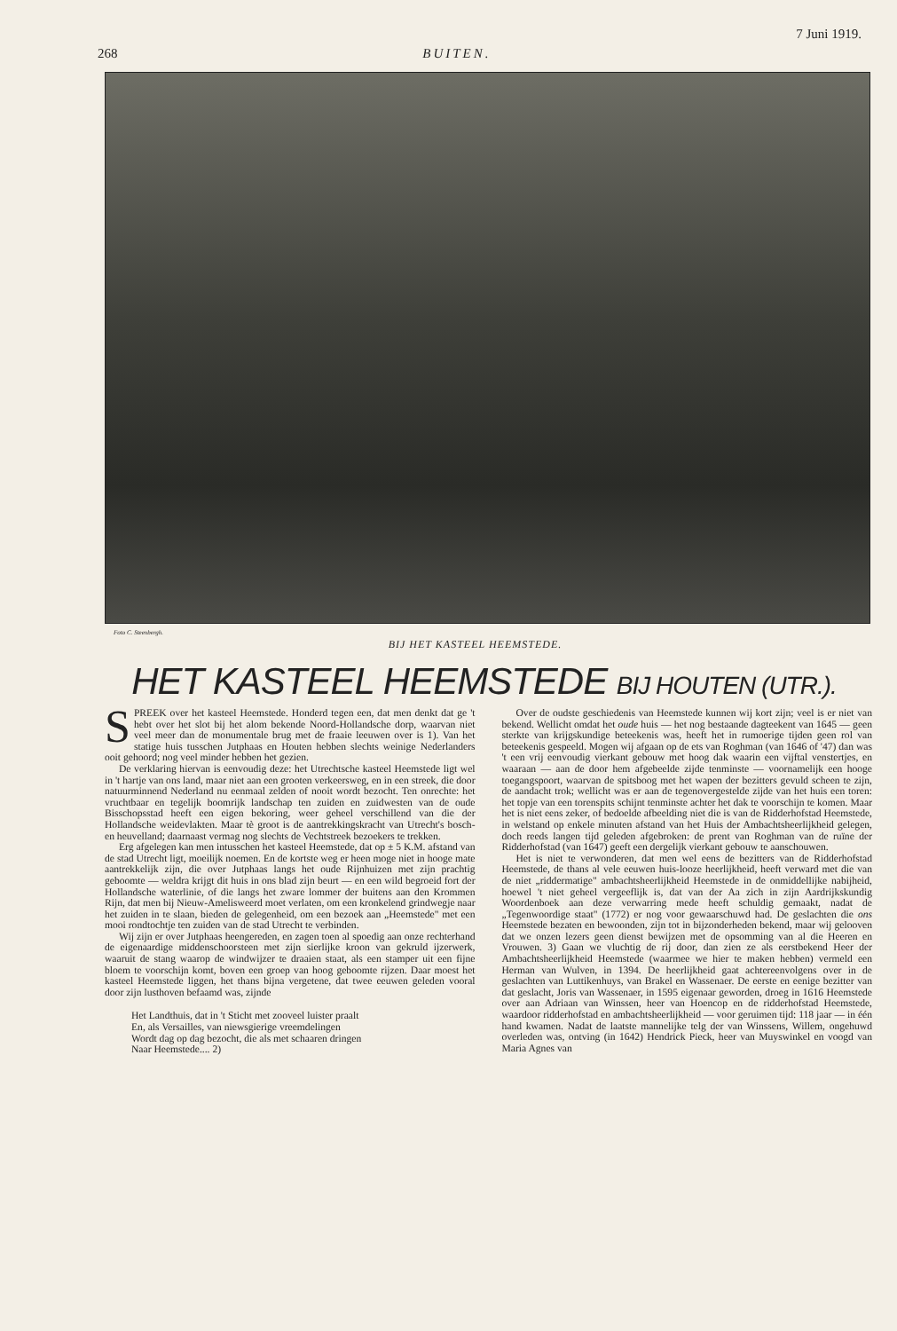268 BUITEN. 7 Juni 1919.
Foto C. Steenbergh.
BIJ HET KASTEEL HEEMSTEDE.
HET KASTEEL HEEMSTEDE BIJ HOUTEN (UTR.).
SPREEK over het kasteel Heemstede. Honderd tegen een, dat men denkt dat ge 't hebt over het slot bij het alom bekende Noord-Hollandsche dorp, waarvan niet veel meer dan de monumentale brug met de fraaie leeuwen over is 1). Van het statige huis tusschen Jutphaas en Houten hebben slechts weinige Nederlanders ooit gehoord; nog veel minder hebben het gezien.
De verklaring hiervan is eenvoudig deze: het Utrechtsche kasteel Heemstede ligt wel in 't hartje van ons land, maar niet aan een grooten verkeersweg, en in een streek, die door natuurminnend Nederland nu eenmaal zelden of nooit wordt bezocht. Ten onrechte: het vruchtbaar en tegelijk boomrijk landschap ten zuiden en zuidwesten van de oude Bisschopsstad heeft een eigen bekoring, weer geheel verschillend van die der Hollandsche weidevlakten. Maar tè groot is de aantrekkingskracht van Utrecht's bosch- en heuvelland; daarnaast vermag nog slechts de Vechtstreek bezoekers te trekken.
Erg afgelegen kan men intusschen het kasteel Heemstede, dat op ± 5 K.M. afstand van de stad Utrecht ligt, moeilijk noemen. En de kortste weg er heen moge niet in hooge mate aantrekkelijk zijn, die over Jutphaas langs het oude Rijnhuizen met zijn prachtig geboomte — weldra krijgt dit huis in ons blad zijn beurt — en een wild begroeid fort der Hollandsche waterlinie, of die langs het zware lommer der buitens aan den Krommen Rijn, dat men bij Nieuw-Amelisweerd moet verlaten, om een kronkelend grindwegje naar het zuiden in te slaan, bieden de gelegenheid, om een bezoek aan „Heemstede" met een mooi rondtochtje ten zuiden van de stad Utrecht te verbinden.
Wij zijn er over Jutphaas heengereden, en zagen toen al spoedig aan onze rechterhand de eigenaardige middenschoorsteen met zijn sierlijke kroon van gekruld ijzerwerk, waaruit de stang waarop de windwijzer te draaien staat, als een stamper uit een fijne bloem te voorschijn komt, boven een groep van hoog geboomte rijzen. Daar moest het kasteel Heemstede liggen, het thans bijna vergetene, dat twee eeuwen geleden vooral door zijn lusthoven befaamd was, zijnde
Het Landthuis, dat in 't Sticht met zooveel luister praalt
En, als Versailles, van niewsgierige vreemdelingen
Wordt dag op dag bezocht, die als met schaaren dringen
Naar Heemstede.... 2)
Over de oudste geschiedenis van Heemstede kunnen wij kort zijn; veel is er niet van bekend. Wellicht omdat het oude huis — het nog bestaande dagteekent van 1645 — geen sterkte van krijgskundige beteekenis was, heeft het in rumoerige tijden geen rol van beteekenis gespeeld. Mogen wij afgaan op de ets van Roghman (van 1646 of '47) dan was 't een vrij eenvoudig vierkant gebouw met hoog dak waarin een vijftal venstertjes, en waaraan — aan de door hem afgebeelde zijde tenminste — voornamelijk een hooge toegangspoort, waarvan de spitsboog met het wapen der bezitters gevuld scheen te zijn, de aandacht trok; wellicht was er aan de tegenovergestelde zijde van het huis een toren: het topje van een torenspits schijnt tenminste achter het dak te voorschijn te komen. Maar het is niet eens zeker, of bedoelde afbeelding niet die is van de Ridderhofstad Heemstede, in welstand op enkele minuten afstand van het Huis der Ambachtsheerlijkheid gelegen, doch reeds langen tijd geleden afgebroken: de prent van Roghman van de ruïne der Ridderhofstad (van 1647) geeft een dergelijk vierkant gebouw te aanschouwen.
Het is niet te verwonderen, dat men wel eens de bezitters van de Ridderhofstad Heemstede, de thans al vele eeuwen huis-looze heerlijkheid, heeft verward met die van de niet „riddermatige" ambachtsheerlijkheid Heemstede in de onmiddellijke nabijheid, hoewel 't niet geheel vergeeflijk is, dat van der Aa zich in zijn Aardrijkskundig Woordenboek aan deze verwarring mede heeft schuldig gemaakt, nadat de „Tegenwoordige staat" (1772) er nog voor gewaarschuwd had. De geslachten die ons Heemstede bezaten en bewoonden, zijn tot in bijzonderheden bekend, maar wij gelooven dat we onzen lezers geen dienst bewijzen met de opsomming van al die Heeren en Vrouwen. 3) Gaan we vluchtig de rij door, dan zien ze als eerstbekend Heer der Ambachtsheerlijkheid Heemstede (waarmee we hier te maken hebben) vermeld een Herman van Wulven, in 1394. De heerlijkheid gaat achtereenvolgens over in de geslachten van Luttikenhuys, van Brakel en Wassenaer. De eerste en eenige bezitter van dat geslacht, Joris van Wassenaer, in 1595 eigenaar geworden, droeg in 1616 Heemstede over aan Adriaan van Winssen, heer van Hoencop en de ridderhofstad Heemstede, waardoor ridderhofstad en ambachtsheerlijkheid — voor geruimen tijd: 118 jaar — in één hand kwamen. Nadat de laatste mannelijke telg der van Winssens, Willem, ongehuwd overleden was, ontving (in 1642) Hendrick Pieck, heer van Muyswinkel en voogd van Maria Agnes van